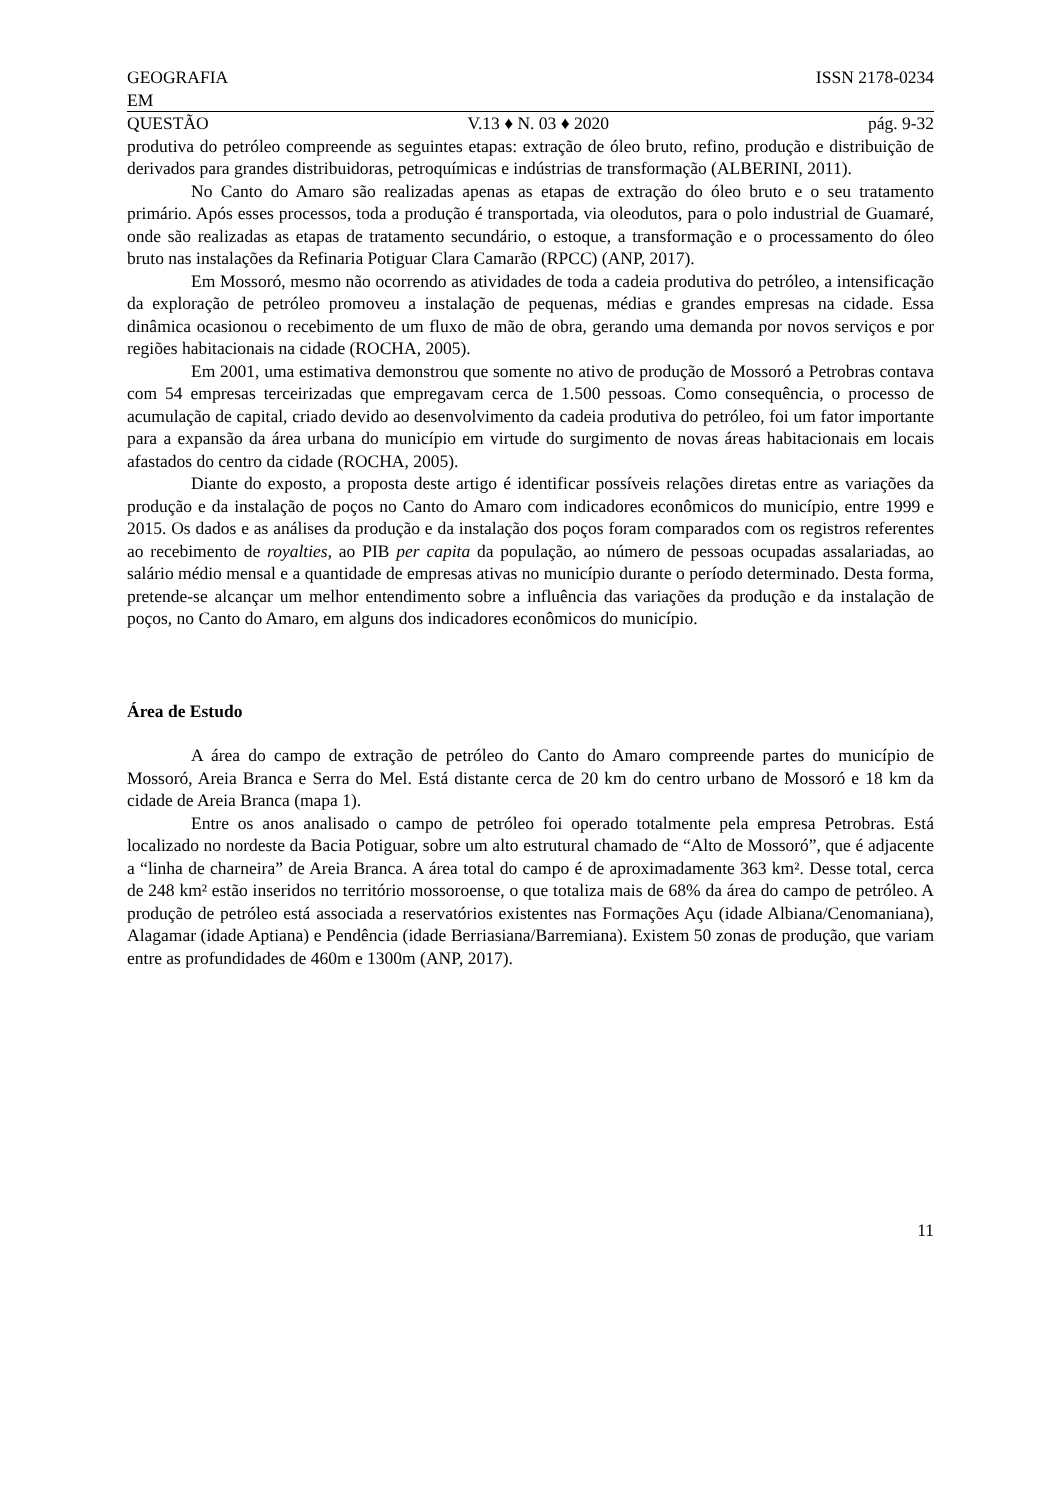GEOGRAFIA ISSN 2178-0234
EM
QUESTÃO V.13 ♦ N. 03 ♦ 2020 pág. 9-32
produtiva do petróleo compreende as seguintes etapas: extração de óleo bruto, refino, produção e distribuição de derivados para grandes distribuidoras, petroquímicas e indústrias de transformação (ALBERINI, 2011).
No Canto do Amaro são realizadas apenas as etapas de extração do óleo bruto e o seu tratamento primário. Após esses processos, toda a produção é transportada, via oleodutos, para o polo industrial de Guamaré, onde são realizadas as etapas de tratamento secundário, o estoque, a transformação e o processamento do óleo bruto nas instalações da Refinaria Potiguar Clara Camarão (RPCC) (ANP, 2017).
Em Mossoró, mesmo não ocorrendo as atividades de toda a cadeia produtiva do petróleo, a intensificação da exploração de petróleo promoveu a instalação de pequenas, médias e grandes empresas na cidade. Essa dinâmica ocasionou o recebimento de um fluxo de mão de obra, gerando uma demanda por novos serviços e por regiões habitacionais na cidade (ROCHA, 2005).
Em 2001, uma estimativa demonstrou que somente no ativo de produção de Mossoró a Petrobras contava com 54 empresas terceirizadas que empregavam cerca de 1.500 pessoas. Como consequência, o processo de acumulação de capital, criado devido ao desenvolvimento da cadeia produtiva do petróleo, foi um fator importante para a expansão da área urbana do município em virtude do surgimento de novas áreas habitacionais em locais afastados do centro da cidade (ROCHA, 2005).
Diante do exposto, a proposta deste artigo é identificar possíveis relações diretas entre as variações da produção e da instalação de poços no Canto do Amaro com indicadores econômicos do município, entre 1999 e 2015. Os dados e as análises da produção e da instalação dos poços foram comparados com os registros referentes ao recebimento de royalties, ao PIB per capita da população, ao número de pessoas ocupadas assalariadas, ao salário médio mensal e a quantidade de empresas ativas no município durante o período determinado. Desta forma, pretende-se alcançar um melhor entendimento sobre a influência das variações da produção e da instalação de poços, no Canto do Amaro, em alguns dos indicadores econômicos do município.
Área de Estudo
A área do campo de extração de petróleo do Canto do Amaro compreende partes do município de Mossoró, Areia Branca e Serra do Mel. Está distante cerca de 20 km do centro urbano de Mossoró e 18 km da cidade de Areia Branca (mapa 1).
Entre os anos analisado o campo de petróleo foi operado totalmente pela empresa Petrobras. Está localizado no nordeste da Bacia Potiguar, sobre um alto estrutural chamado de “Alto de Mossoró”, que é adjacente a “linha de charneira” de Areia Branca. A área total do campo é de aproximadamente 363 km². Desse total, cerca de 248 km² estão inseridos no território mossoroense, o que totaliza mais de 68% da área do campo de petróleo. A produção de petróleo está associada a reservatórios existentes nas Formações Açu (idade Albiana/Cenomaniana), Alagamar (idade Aptiana) e Pendência (idade Berriasiana/Barremiana). Existem 50 zonas de produção, que variam entre as profundidades de 460m e 1300m (ANP, 2017).
11